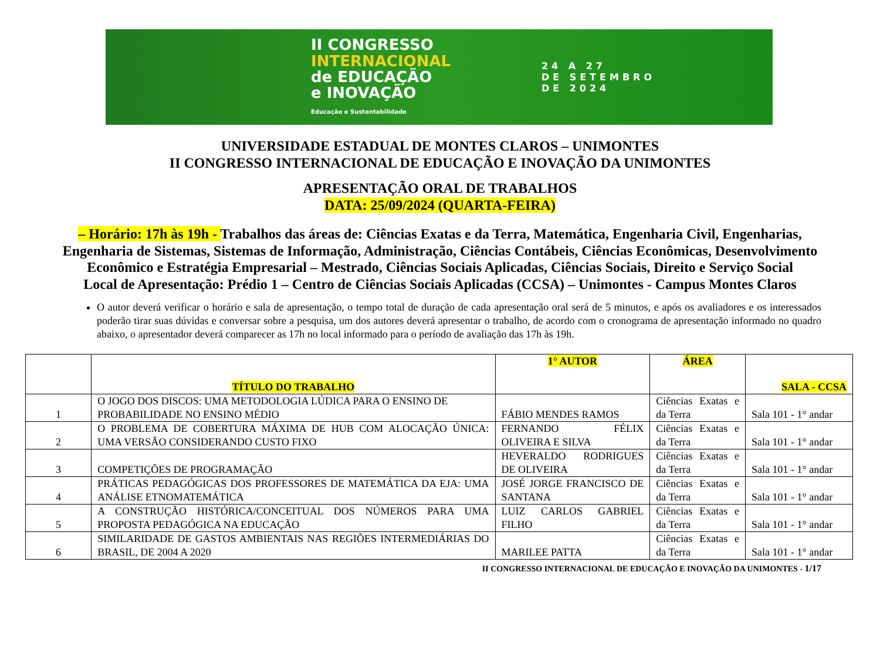II CONGRESSO
INTERNACIONAL
de EDUCAÇÃO
e INOVAÇÃO
Educação e Sustentabilidade
24 A 27
DE SETEMBRO
DE 2024
UNIVERSIDADE ESTADUAL DE MONTES CLAROS – UNIMONTES
II CONGRESSO INTERNACIONAL DE EDUCAÇÃO E INOVAÇÃO DA UNIMONTES
APRESENTAÇÃO ORAL DE TRABALHOS
DATA: 25/09/2024 (QUARTA-FEIRA)
– Horário: 17h às 19h - Trabalhos das áreas de: Ciências Exatas e da Terra, Matemática, Engenharia Civil, Engenharias, Engenharia de Sistemas, Sistemas de Informação, Administração, Ciências Contábeis, Ciências Econômicas, Desenvolvimento Econômico e Estratégia Empresarial – Mestrado, Ciências Sociais Aplicadas, Ciências Sociais, Direito e Serviço Social
Local de Apresentação: Prédio 1 – Centro de Ciências Sociais Aplicadas (CCSA) – Unimontes - Campus Montes Claros
O autor deverá verificar o horário e sala de apresentação, o tempo total de duração de cada apresentação oral será de 5 minutos, e após os avaliadores e os interessados poderão tirar suas dúvidas e conversar sobre a pesquisa, um dos autores deverá apresentar o trabalho, de acordo com o cronograma de apresentação informado no quadro abaixo, o apresentador deverá comparecer as 17h no local informado para o período de avaliação das 17h às 19h.
| | TÍTULO DO TRABALHO | 1° AUTOR | ÁREA | SALA - CCSA |
| --- | --- | --- | --- | --- |
| 1 | O JOGO DOS DISCOS: UMA METODOLOGIA LÚDICA PARA O ENSINO DE PROBABILIDADE NO ENSINO MÉDIO | FÁBIO MENDES RAMOS | Ciências Exatas e da Terra | Sala 101 - 1° andar |
| 2 | O PROBLEMA DE COBERTURA MÁXIMA DE HUB COM ALOCAÇÃO ÚNICA: UMA VERSÃO CONSIDERANDO CUSTO FIXO | FERNANDO FÉLIX OLIVEIRA E SILVA | Ciências Exatas e da Terra | Sala 101 - 1° andar |
| 3 | COMPETIÇÕES DE PROGRAMAÇÃO | HEVERALDO RODRIGUES DE OLIVEIRA | Ciências Exatas e da Terra | Sala 101 - 1° andar |
| 4 | PRÁTICAS PEDAGÓGICAS DOS PROFESSORES DE MATEMÁTICA DA EJA: UMA ANÁLISE ETNOMATEMÁTICA | JOSÉ JORGE FRANCISCO DE SANTANA | Ciências Exatas e da Terra | Sala 101 - 1° andar |
| 5 | A CONSTRUÇÃO HISTÓRICA/CONCEITUAL DOS NÚMEROS PARA UMA PROPOSTA PEDAGÓGICA NA EDUCAÇÃO | LUIZ CARLOS GABRIEL FILHO | Ciências Exatas e da Terra | Sala 101 - 1° andar |
| 6 | SIMILARIDADE DE GASTOS AMBIENTAIS NAS REGIÕES INTERMEDIÁRIAS DO BRASIL, DE 2004 A 2020 | MARILEE PATTA | Ciências Exatas e da Terra | Sala 101 - 1° andar |
II CONGRESSO INTERNACIONAL DE EDUCAÇÃO E INOVAÇÃO DA UNIMONTES - 1/17